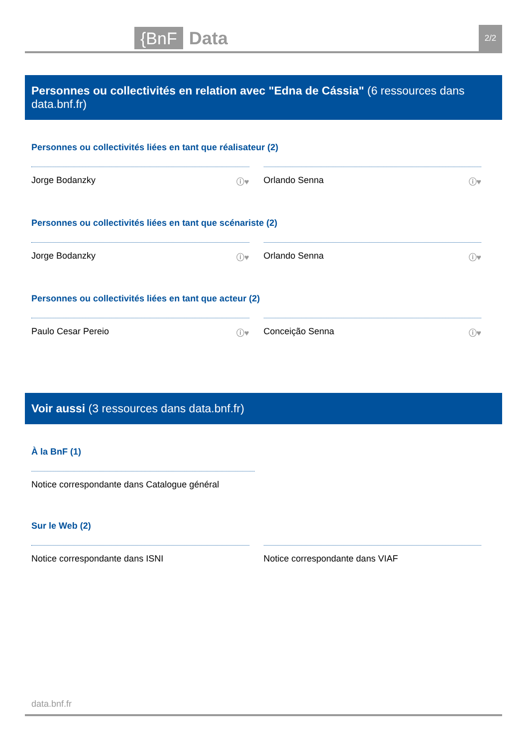{BnF Data 2/2
Personnes ou collectivités en relation avec "Edna de Cássia" (6 ressources dans data.bnf.fr)
Personnes ou collectivités liées en tant que réalisateur (2)
Jorge Bodanzky ⓘ♥ Orlando Senna ⓘ♥
Personnes ou collectivités liées en tant que scénariste (2)
Jorge Bodanzky ⓘ♥ Orlando Senna ⓘ♥
Personnes ou collectivités liées en tant que acteur (2)
Paulo Cesar Pereio ⓘ♥ Conceição Senna ⓘ♥
Voir aussi (3 ressources dans data.bnf.fr)
À la BnF (1)
Notice correspondante dans Catalogue général
Sur le Web (2)
Notice correspondante dans ISNI Notice correspondante dans VIAF
data.bnf.fr